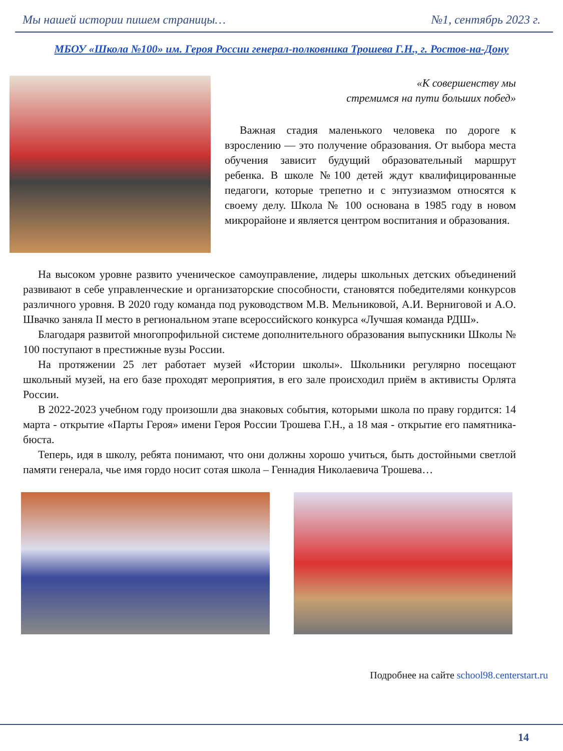Мы нашей истории пишем страницы… №1, сентябрь 2023 г.
МБОУ «Школа №100» им. Героя России генерал-полковника Трошева Г.Н., г. Ростов-на-Дону
«К совершенству мы
стремимся на пути больших побед»
Важная стадия маленького человека по дороге к взрослению — это получение образования. От выбора места обучения зависит будущий образовательный маршрут ребенка. В школе №100 детей ждут квалифицированные педагоги, которые трепетно и с энтузиазмом относятся к своему делу. Школа № 100 основана в 1985 году в новом микрорайоне и является центром воспитания и образования.
На высоком уровне развито ученическое самоуправление, лидеры школьных детских объединений развивают в себе управленческие и организаторские способности, становятся победителями конкурсов различного уровня. В 2020 году команда под руководством М.В. Мельниковой, А.И. Верниговой и А.О. Швачко заняла II место в региональном этапе всероссийского конкурса «Лучшая команда РДШ».
Благодаря развитой многопрофильной системе дополнительного образования выпускники Школы № 100 поступают в престижные вузы России.
На протяжении 25 лет работает музей «Истории школы». Школьники регулярно посещают школьный музей, на его базе проходят мероприятия, в его зале происходил приём в активисты Орлята России.
В 2022-2023 учебном году произошли два знаковых события, которыми школа по праву гордится: 14 марта - открытие «Парты Героя» имени Героя России Трошева Г.Н., а 18 мая - открытие его памятника-бюста.
Теперь, идя в школу, ребята понимают, что они должны хорошо учиться, быть достойными светлой памяти генерала, чье имя гордо носит сотая школа – Геннадия Николаевича Трошева…
Подробнее на сайте school98.centerstart.ru
14